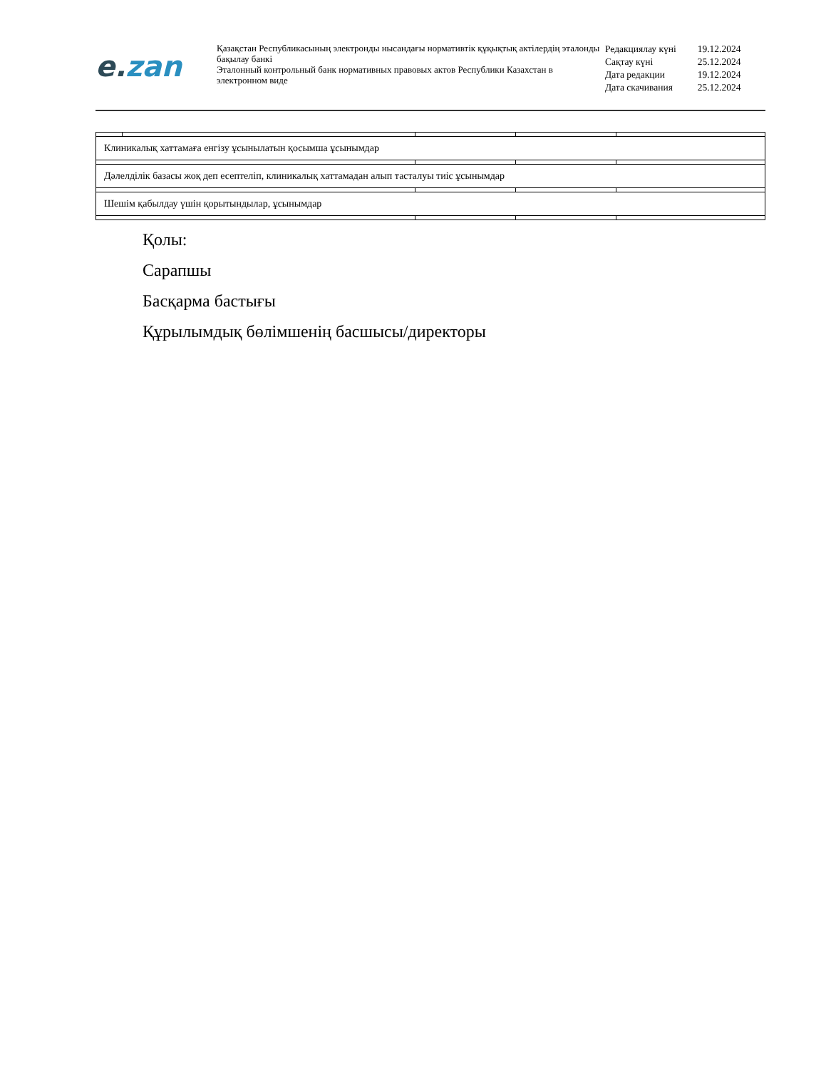e. zan
Қазақстан Республикасының электронды нысандағы нормативтік құқықтық актілердің эталонды бақылау банкі
Эталонный контрольный банк нормативных правовых актов Республики Казахстан в электронном виде
| Редакциялау күні | 19.12.2024 |
| Сақтау күні | 25.12.2024 |
| Дата редакции | 19.12.2024 |
| Дата скачивания | 25.12.2024 |
| Клиникалық хаттамаға енгізу ұсынылатын қосымша ұсынымдар | | | | |
| Дәлелділік базасы жоқ деп есептеліп, клиникалық хаттамадан алып тасталуы тиіс ұсынымдар | | | | |
| Шешім қабылдау үшін қорытындылар, ұсынымдар | | | | |
Қолы:
Сарапшы
Басқарма бастығы
Құрылымдық бөлімшенің басшысы/директоры